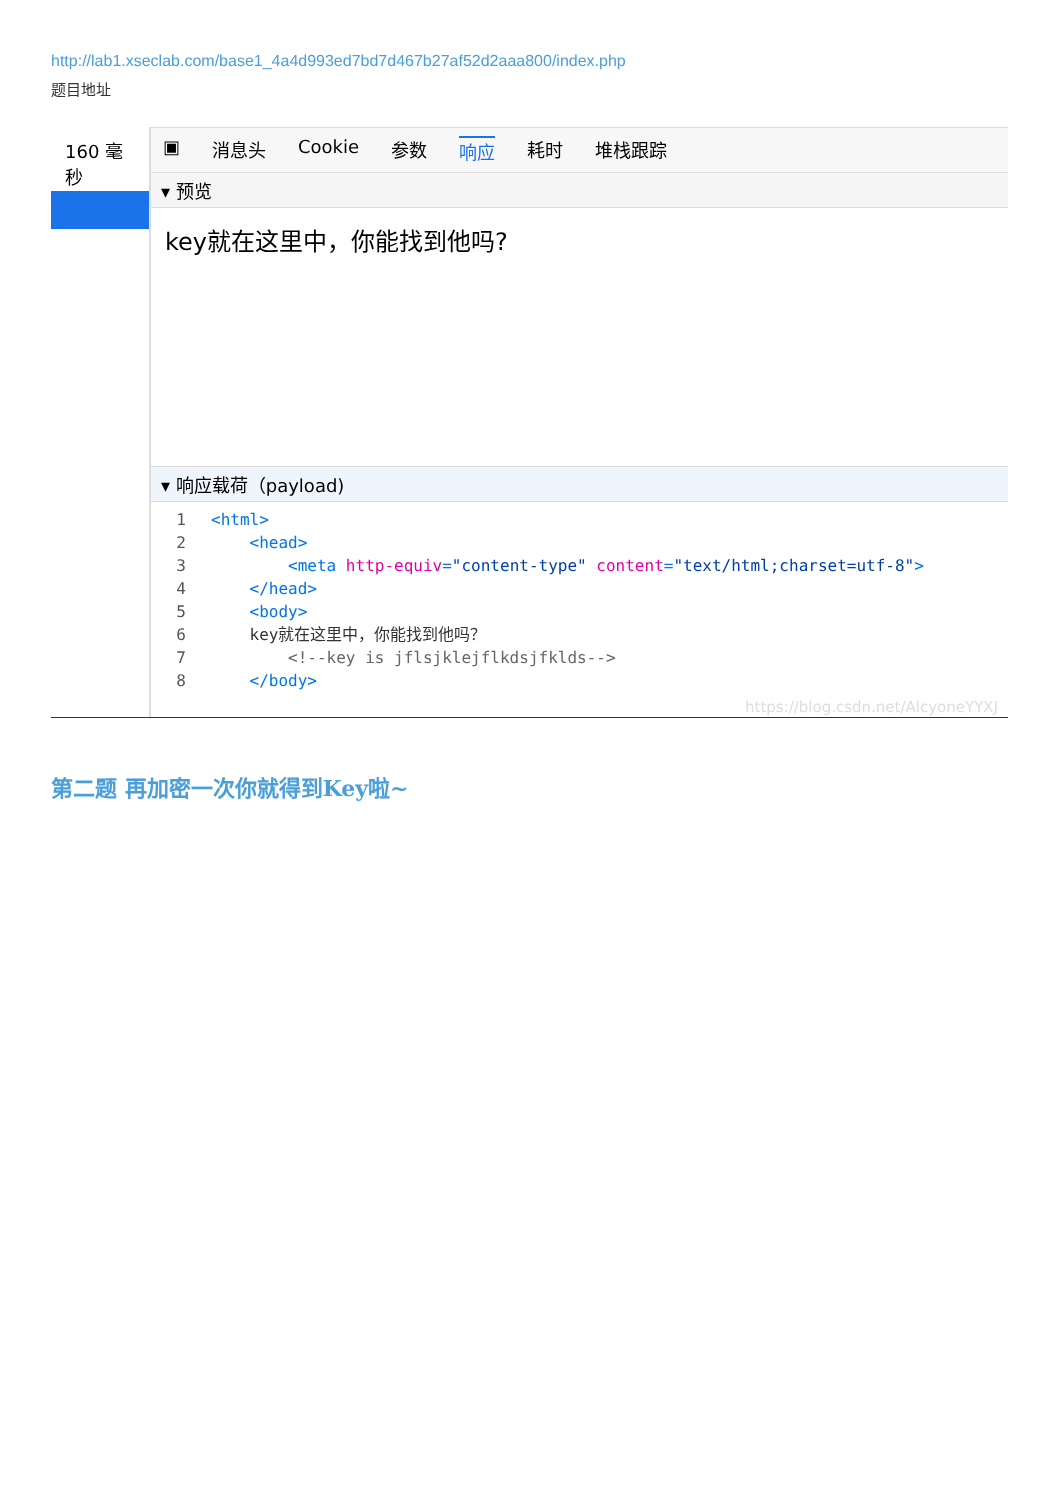http://lab1.xseclab.com/base1_4a4d993ed7bd7d467b27af52d2aaa800/index.php
题目地址
160 毫秒 ▣ 消息头 Cookie 参数 响应 耗时 堆栈跟踪
▾ 预览
key就在这里中，你能找到他吗?
▾ 响应载荷（payload)
1<html>
2    <head>
3        <meta http-equiv="content-type" content="text/html;charset=utf-8">
4    </head>
5    <body>
6    key就在这里中，你能找到他吗？
7        <!--key is jflsjklejflkdsjfklds-->
8    </body>
https://blog.csdn.net/AlcyoneYYXJ
第二题 再加密一次你就得到Key啦~